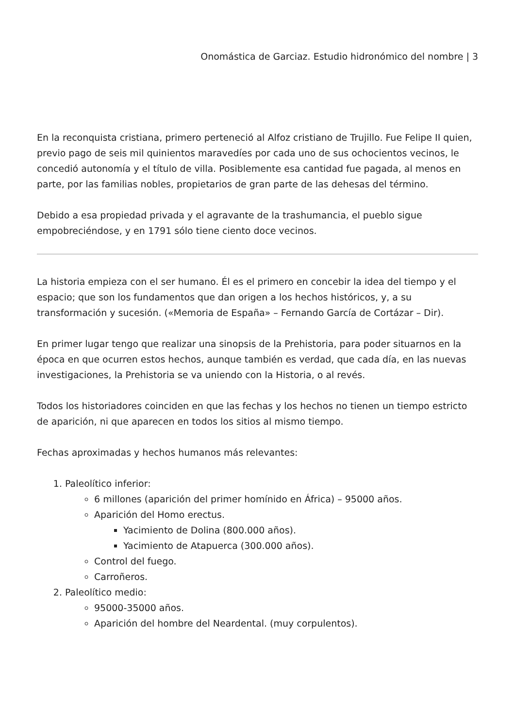Onomástica de Garciaz. Estudio hidronómico del nombre | 3
En la reconquista cristiana, primero perteneció al Alfoz cristiano de Trujillo. Fue Felipe II quien, previo pago de seis mil quinientos maravedíes por cada uno de sus ochocientos vecinos, le concedió autonomía y el título de villa. Posiblemente esa cantidad fue pagada, al menos en parte, por las familias nobles, propietarios de gran parte de las dehesas del término.
Debido a esa propiedad privada y el agravante de la trashumancia, el pueblo sigue empobreciéndose, y en 1791 sólo tiene ciento doce vecinos.
La historia empieza con el ser humano. Él es el primero en concebir la idea del tiempo y el espacio; que son los fundamentos que dan origen a los hechos históricos, y, a su transformación y sucesión. («Memoria de España» – Fernando García de Cortázar – Dir).
En primer lugar tengo que realizar una sinopsis de la Prehistoria, para poder situarnos en la época en que ocurren estos hechos, aunque también es verdad, que cada día, en las nuevas investigaciones, la Prehistoria se va uniendo con la Historia, o al revés.
Todos los historiadores coinciden en que las fechas y los hechos no tienen un tiempo estricto de aparición, ni que aparecen en todos los sitios al mismo tiempo.
Fechas aproximadas y hechos humanos más relevantes:
1. Paleolítico inferior:
6 millones (aparición del primer homínido en África) – 95000 años.
Aparición del Homo erectus.
Yacimiento de Dolina (800.000 años).
Yacimiento de Atapuerca (300.000 años).
Control del fuego.
Carroñeros.
2. Paleolítico medio:
95000-35000 años.
Aparición del hombre del Neardental. (muy corpulentos).